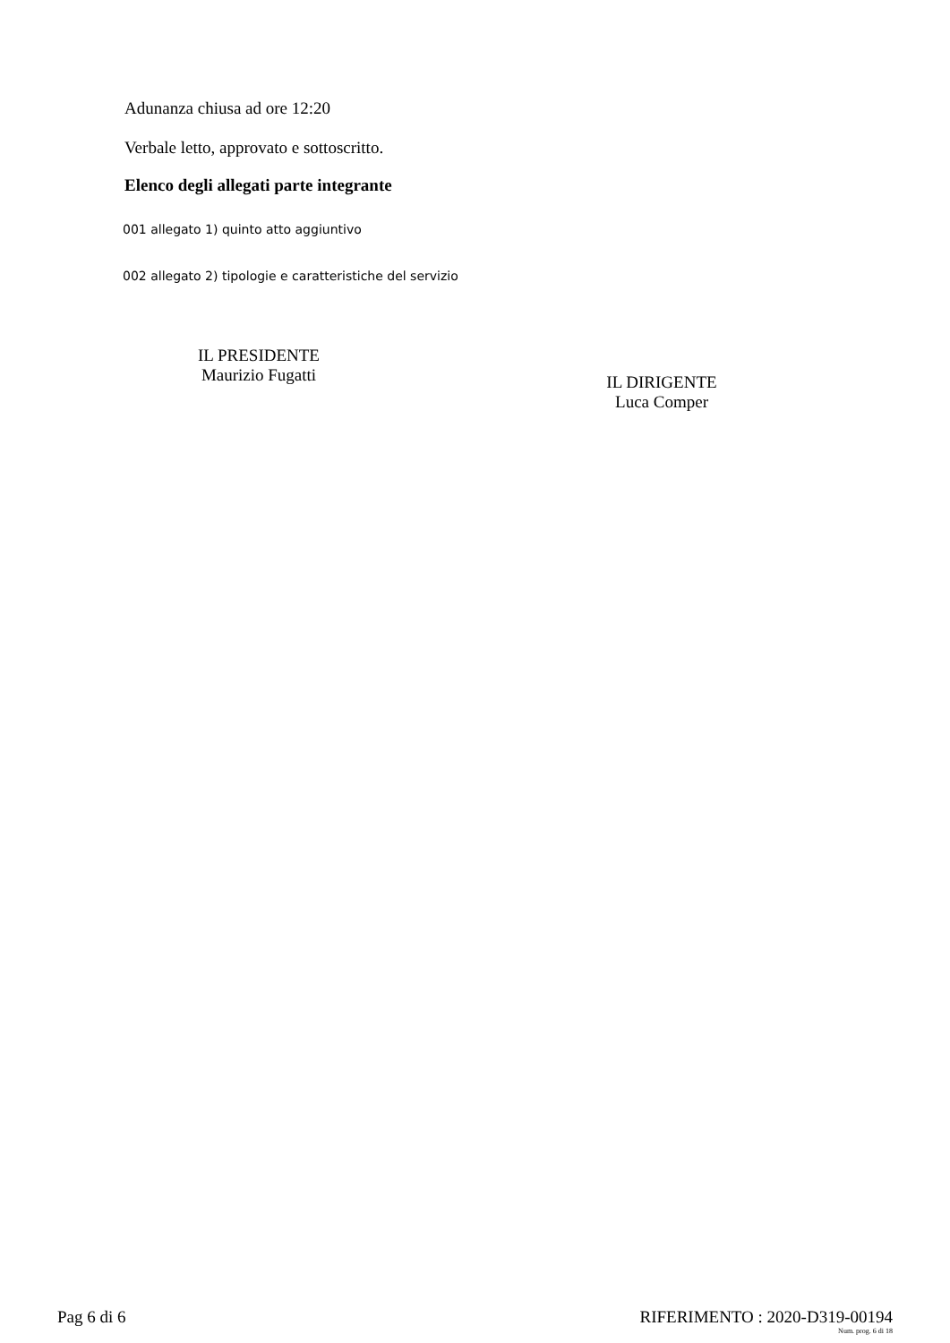Adunanza chiusa ad ore 12:20
Verbale letto, approvato e sottoscritto.
Elenco degli allegati parte integrante
001 allegato 1) quinto atto aggiuntivo
002 allegato 2) tipologie e caratteristiche del servizio
IL PRESIDENTE
Maurizio Fugatti
IL DIRIGENTE
Luca Comper
Pag 6 di 6 RIFERIMENTO : 2020-D319-00194
Num. prog. 6 di 18